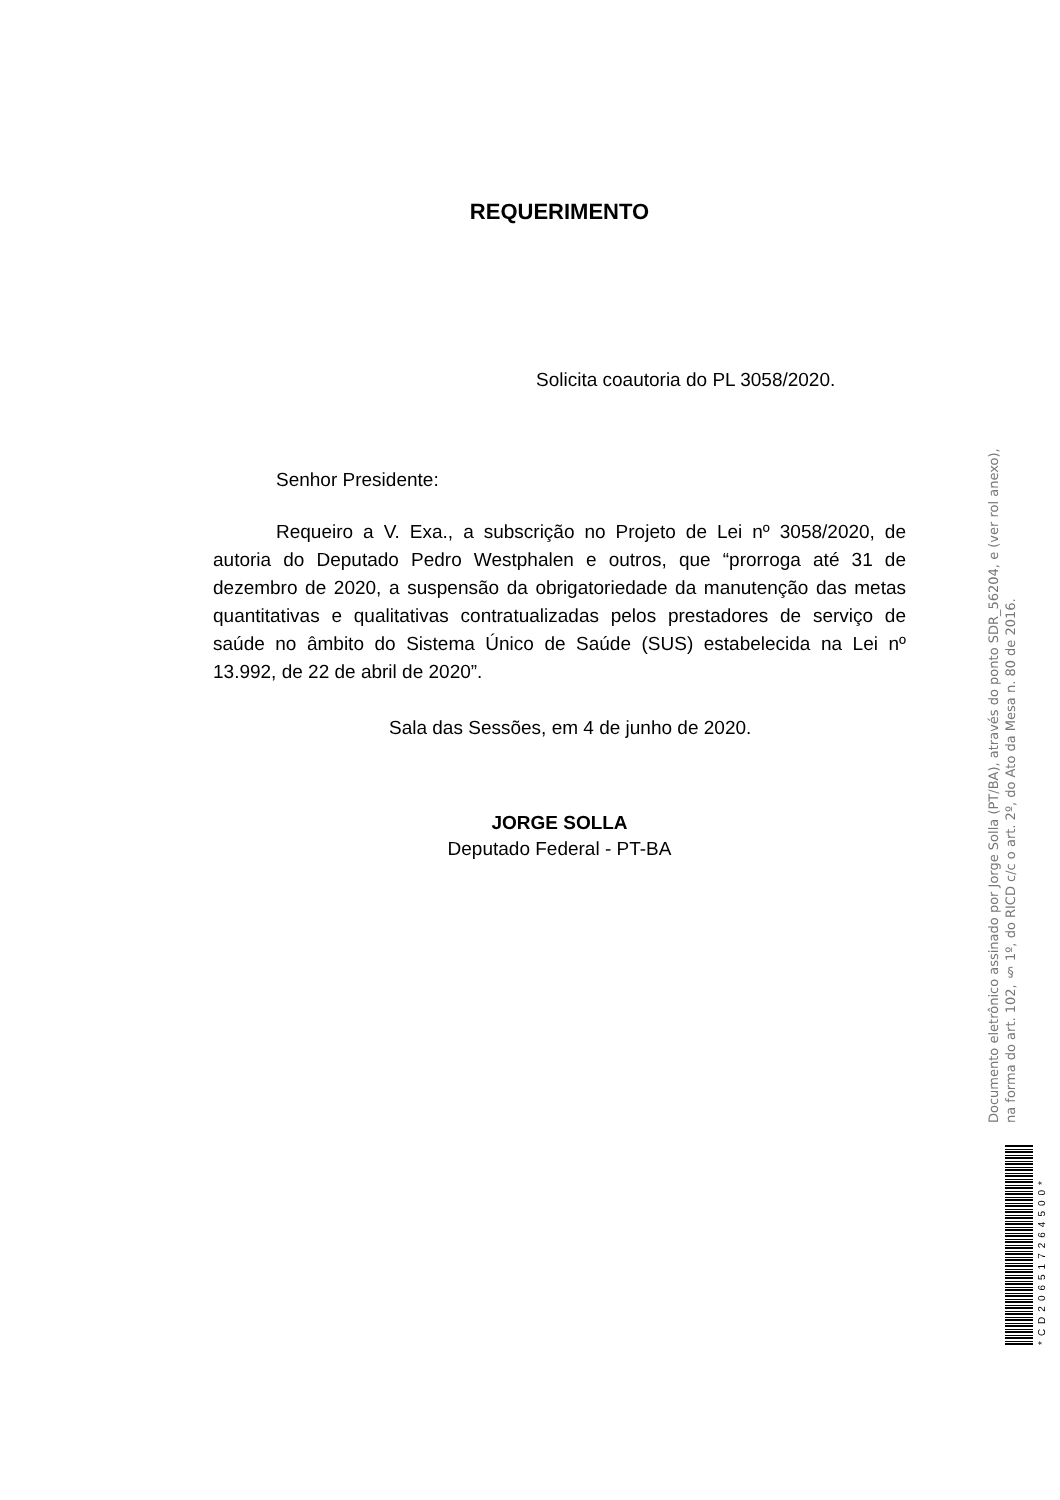REQUERIMENTO
Solicita coautoria do PL 3058/2020.
Senhor Presidente:
Requeiro a V. Exa., a subscrição no Projeto de Lei nº 3058/2020, de autoria do Deputado Pedro Westphalen e outros, que “prorroga até 31 de dezembro de 2020, a suspensão da obrigatoriedade da manutenção das metas quantitativas e qualitativas contratualizadas pelos prestadores de serviço de saúde no âmbito do Sistema Único de Saúde (SUS) estabelecida na Lei nº 13.992, de 22 de abril de 2020”.
Sala das Sessões, em 4 de junho de 2020.
JORGE SOLLA
Deputado Federal - PT-BA
Documento eletrônico assinado por Jorge Solla (PT/BA), através do ponto SDR_56204, e (ver rol anexo), na forma do art. 102, § 1º, do RICD c/c o art. 2º, do Ato da Mesa n. 80 de 2016.
*CD206517264500*